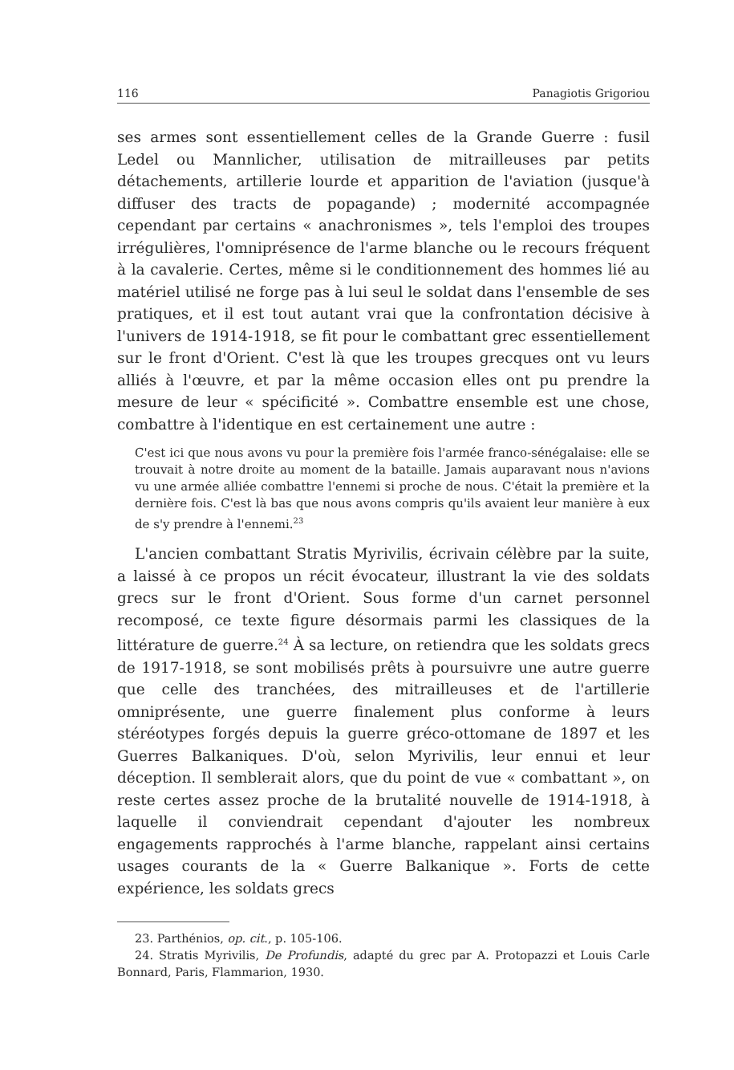116 Panagiotis Grigoriou
ses armes sont essentiellement celles de la Grande Guerre : fusil Ledel ou Mannlicher, utilisation de mitrailleuses par petits détachements, artillerie lourde et apparition de l'aviation (jusque'à diffuser des tracts de popagande) ; modernité accompagnée cependant par certains « anachronismes », tels l'emploi des troupes irrégulières, l'omniprésence de l'arme blanche ou le recours fréquent à la cavalerie. Certes, même si le conditionnement des hommes lié au matériel utilisé ne forge pas à lui seul le soldat dans l'ensemble de ses pratiques, et il est tout autant vrai que la confrontation décisive à l'univers de 1914-1918, se fit pour le combattant grec essentiellement sur le front d'Orient. C'est là que les troupes grecques ont vu leurs alliés à l'œuvre, et par la même occasion elles ont pu prendre la mesure de leur « spécificité ». Combattre ensemble est une chose, combattre à l'identique en est certainement une autre :
C'est ici que nous avons vu pour la première fois l'armée franco-sénégalaise: elle se trouvait à notre droite au moment de la bataille. Jamais auparavant nous n'avions vu une armée alliée combattre l'ennemi si proche de nous. C'était la première et la dernière fois. C'est là bas que nous avons compris qu'ils avaient leur manière à eux de s'y prendre à l'ennemi.<sup>23</sup>
L'ancien combattant Stratis Myrivilis, écrivain célèbre par la suite, a laissé à ce propos un récit évocateur, illustrant la vie des soldats grecs sur le front d'Orient. Sous forme d'un carnet personnel recomposé, ce texte figure désormais parmi les classiques de la littérature de guerre.<sup>24</sup> À sa lecture, on retiendra que les soldats grecs de 1917-1918, se sont mobilisés prêts à poursuivre une autre guerre que celle des tranchées, des mitrailleuses et de l'artillerie omniprésente, une guerre finalement plus conforme à leurs stéréotypes forgés depuis la guerre gréco-ottomane de 1897 et les Guerres Balkaniques. D'où, selon Myrivilis, leur ennui et leur déception. Il semblerait alors, que du point de vue « combattant », on reste certes assez proche de la brutalité nouvelle de 1914-1918, à laquelle il conviendrait cependant d'ajouter les nombreux engagements rapprochés à l'arme blanche, rappelant ainsi certains usages courants de la « Guerre Balkanique ». Forts de cette expérience, les soldats grecs
23. Parthénios, op. cit., p. 105-106.
24. Stratis Myrivilis, De Profundis, adapté du grec par A. Protopazzi et Louis Carle Bonnard, Paris, Flammarion, 1930.